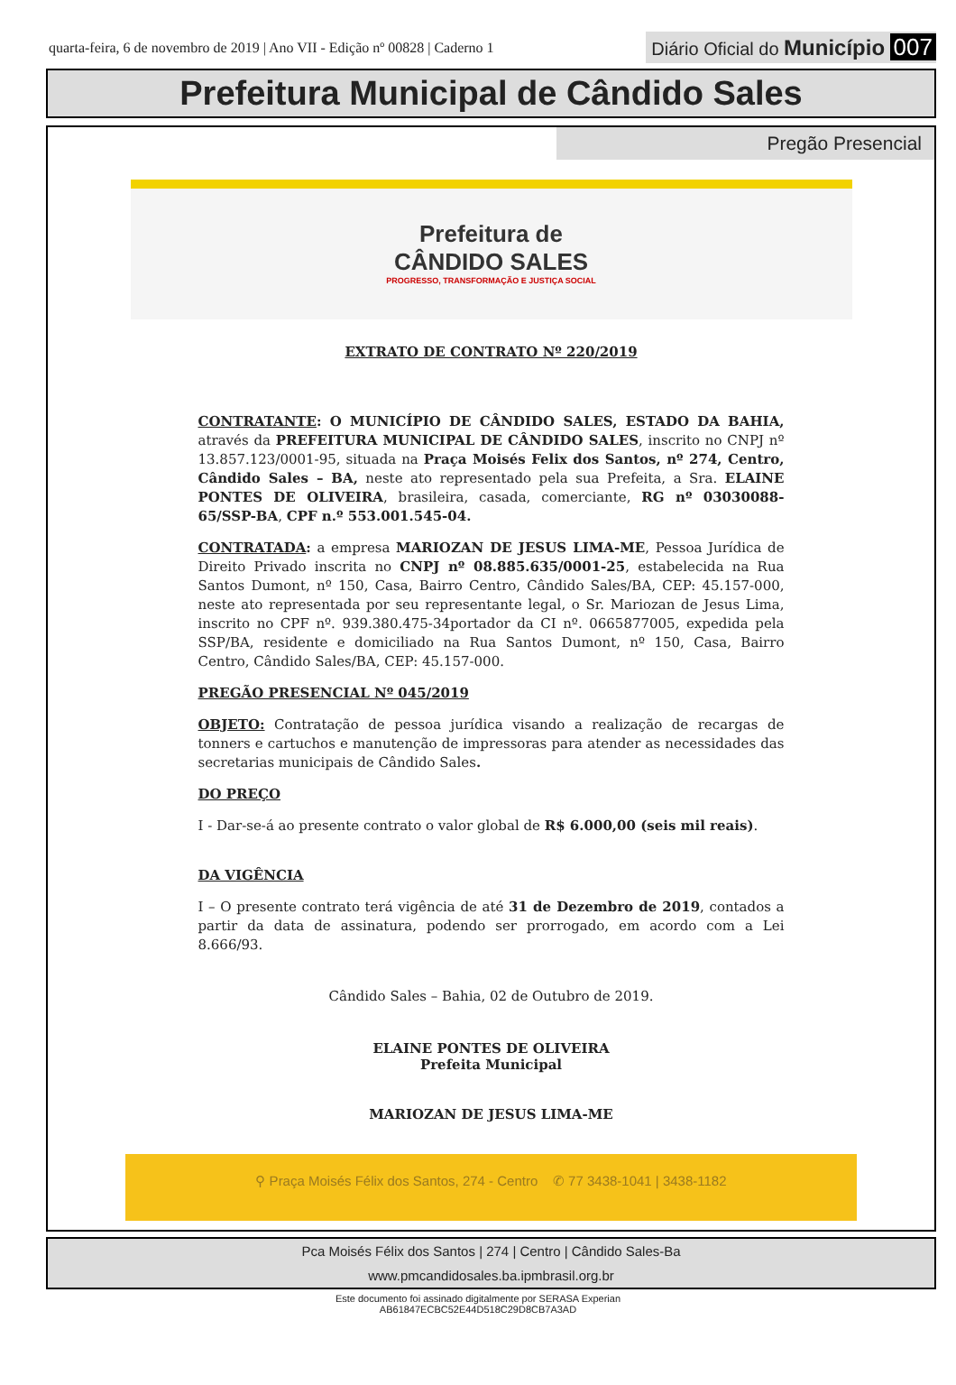quarta-feira, 6 de novembro de 2019 | Ano VII - Edição nº 00828 | Caderno 1 Diário Oficial do Município 007
Prefeitura Municipal de Cândido Sales
Pregão Presencial
Prefeitura de
CÂNDIDO SALES PROGRESSO, TRANSFORMAÇÃO E JUSTIÇA SOCIAL
EXTRATO DE CONTRATO Nº 220/2019
CONTRATANTE: O MUNICÍPIO DE CÂNDIDO SALES, ESTADO DA BAHIA, através da PREFEITURA MUNICIPAL DE CÂNDIDO SALES, inscrito no CNPJ nº 13.857.123/0001-95, situada na Praça Moisés Felix dos Santos, nº 274, Centro, Cândido Sales – BA, neste ato representado pela sua Prefeita, a Sra. ELAINE PONTES DE OLIVEIRA, brasileira, casada, comerciante, RG nº 03030088-65/SSP-BA, CPF n.º 553.001.545-04.
CONTRATADA: a empresa MARIOZAN DE JESUS LIMA-ME, Pessoa Jurídica de Direito Privado inscrita no CNPJ nº 08.885.635/0001-25, estabelecida na Rua Santos Dumont, nº 150, Casa, Bairro Centro, Cândido Sales/BA, CEP: 45.157-000, neste ato representada por seu representante legal, o Sr. Mariozan de Jesus Lima, inscrito no CPF nº. 939.380.475-34portador da CI nº. 0665877005, expedida pela SSP/BA, residente e domiciliado na Rua Santos Dumont, nº 150, Casa, Bairro Centro, Cândido Sales/BA, CEP: 45.157-000.
PREGÃO PRESENCIAL Nº 045/2019
OBJETO: Contratação de pessoa jurídica visando a realização de recargas de tonners e cartuchos e manutenção de impressoras para atender as necessidades das secretarias municipais de Cândido Sales.
DO PREÇO
I - Dar-se-á ao presente contrato o valor global de R$ 6.000,00 (seis mil reais).
DA VIGÊNCIA
I – O presente contrato terá vigência de até 31 de Dezembro de 2019, contados a partir da data de assinatura, podendo ser prorrogado, em acordo com a Lei 8.666/93.
Cândido Sales – Bahia, 02 de Outubro de 2019.
ELAINE PONTES DE OLIVEIRA
Prefeita Municipal
MARIOZAN DE JESUS LIMA-ME
⚲ Praça Moisés Félix dos Santos, 274 - Centro ✆ 77 3438-1041 | 3438-1182
Pca Moisés Félix dos Santos | 274 | Centro | Cândido Sales-Ba
www.pmcandidosales.ba.ipmbrasil.org.br
Este documento foi assinado digitalmente por SERASA Experian
AB61847ECBC52E44D518C29D8CB7A3AD